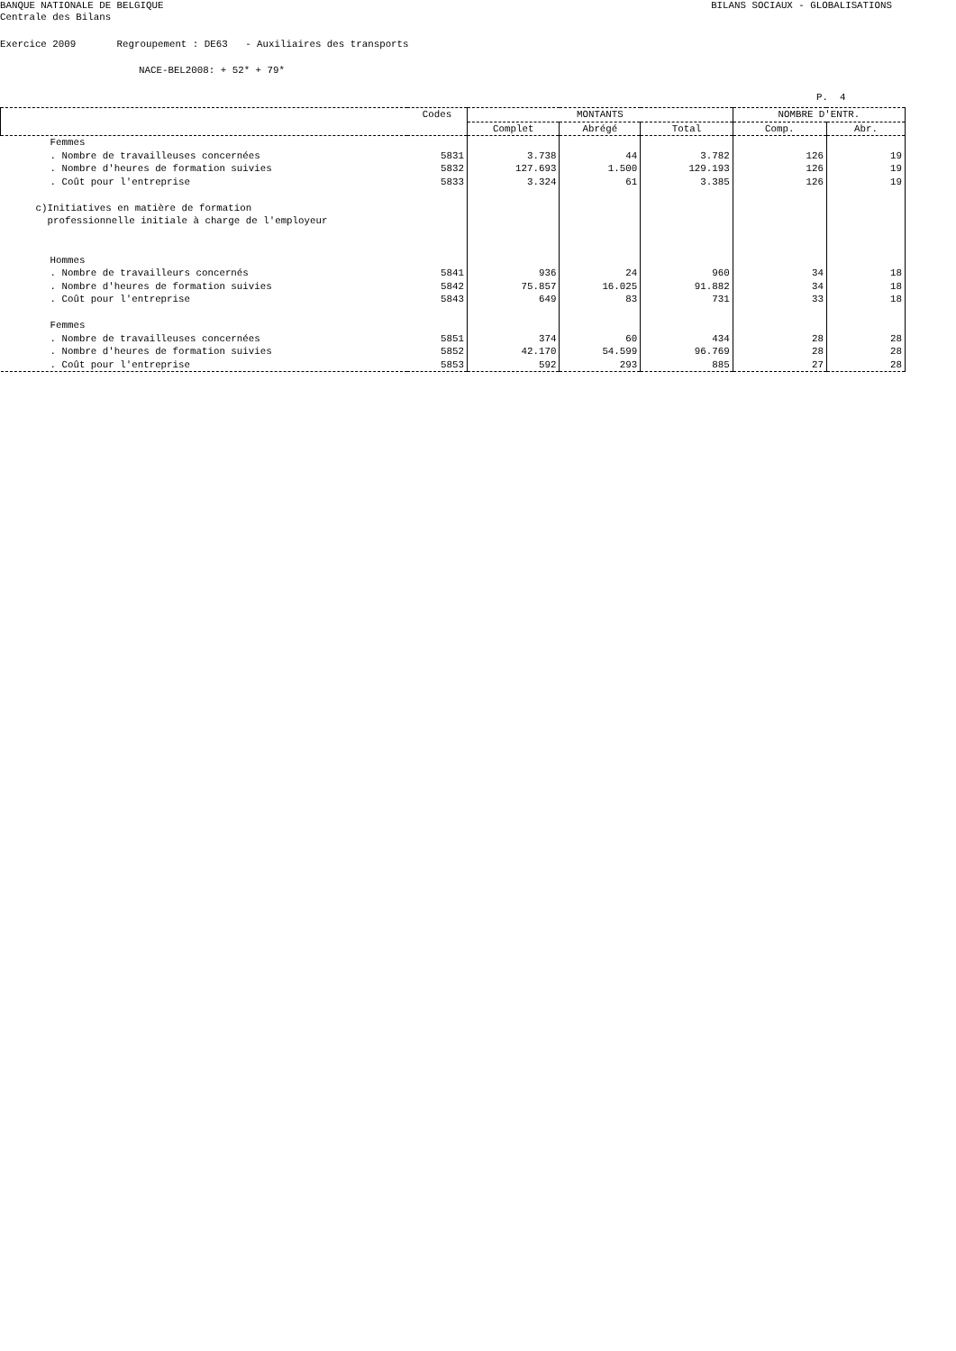BANQUE NATIONALE DE BELGIQUE BILANS SOCIAUX - GLOBALISATIONS
Centrale des Bilans
Exercice 2009 Regroupement : DE63 - Auxiliaires des transports
NACE-BEL2008: + 52* + 79*
P. 4
| | Codes | MONTANTS | | | NOMBRE D'ENTR. | |
| --- | --- | --- | --- | --- | --- | --- |
| | | Complet | Abrégé | Total | Comp. | Abr. |
| Femmes | | | | | | |
| . Nombre de travailleuses concernées | 5831 | 3.738 | 44 | 3.782 | 126 | 19 |
| . Nombre d'heures de formation suivies | 5832 | 127.693 | 1.500 | 129.193 | 126 | 19 |
| . Coût pour l'entreprise | 5833 | 3.324 | 61 | 3.385 | 126 | 19 |
| c)Initiatives en matière de formation professionnelle initiale à charge de l'employeur | | | | | | |
| Hommes | | | | | | |
| . Nombre de travailleurs concernés | 5841 | 936 | 24 | 960 | 34 | 18 |
| . Nombre d'heures de formation suivies | 5842 | 75.857 | 16.025 | 91.882 | 34 | 18 |
| . Coût pour l'entreprise | 5843 | 649 | 83 | 731 | 33 | 18 |
| Femmes | | | | | | |
| . Nombre de travailleuses concernées | 5851 | 374 | 60 | 434 | 28 | 28 |
| . Nombre d'heures de formation suivies | 5852 | 42.170 | 54.599 | 96.769 | 28 | 28 |
| . Coût pour l'entreprise | 5853 | 592 | 293 | 885 | 27 | 28 |